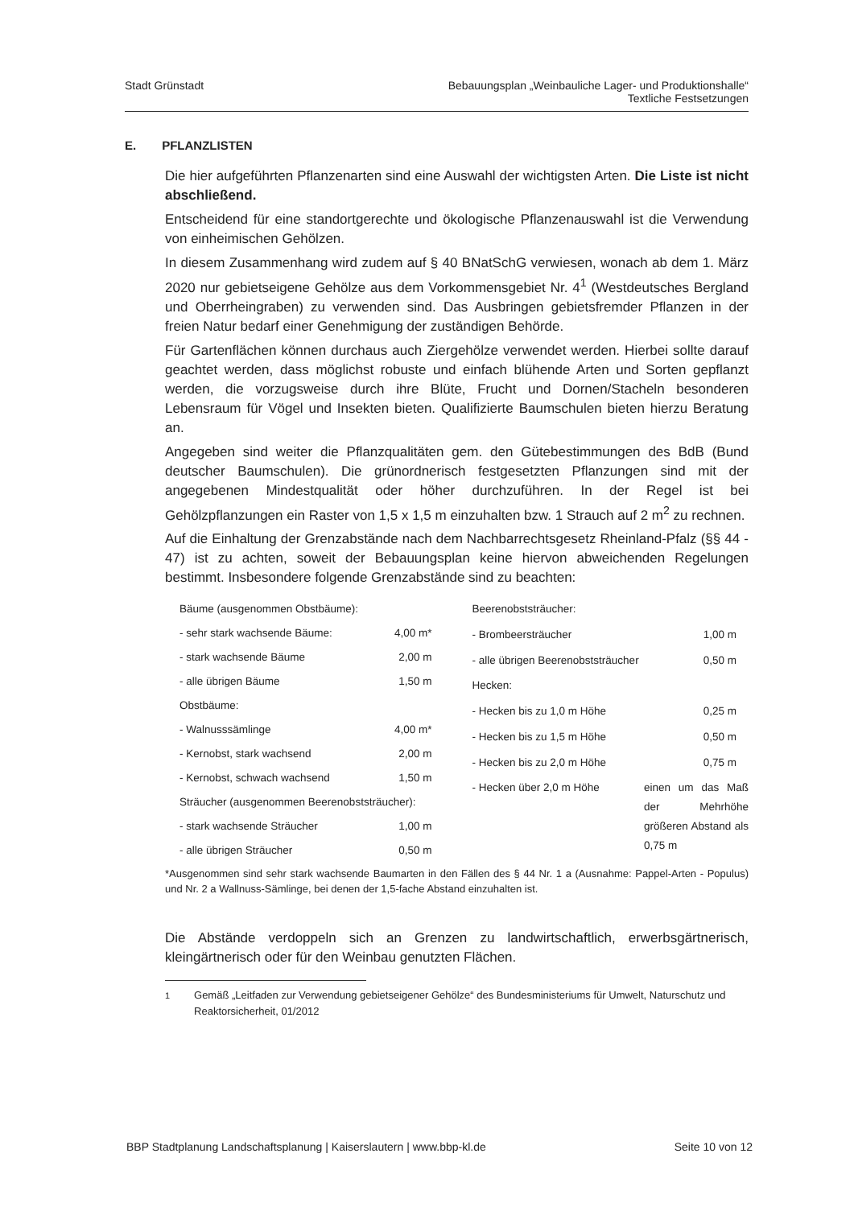Stadt Grünstadt Bebauungsplan „Weinbauliche Lager- und Produktionshalle“
Textliche Festsetzungen
E. PFLANZLISTEN
Die hier aufgeführten Pflanzenarten sind eine Auswahl der wichtigsten Arten. Die Liste ist nicht abschließend.
Entscheidend für eine standortgerechte und ökologische Pflanzenauswahl ist die Verwendung von einheimischen Gehölzen.
In diesem Zusammenhang wird zudem auf § 40 BNatSchG verwiesen, wonach ab dem 1. März 2020 nur gebietseigene Gehölze aus dem Vorkommensgebiet Nr. 4<sup>1</sup> (Westdeutsches Bergland und Oberrheingraben) zu verwenden sind. Das Ausbringen gebietsfremder Pflanzen in der freien Natur bedarf einer Genehmigung der zuständigen Behörde.
Für Gartenflächen können durchaus auch Ziergehölze verwendet werden. Hierbei sollte darauf geachtet werden, dass möglichst robuste und einfach blühende Arten und Sorten gepflanzt werden, die vorzugsweise durch ihre Blüte, Frucht und Dornen/Stacheln besonderen Lebensraum für Vögel und Insekten bieten. Qualifizierte Baumschulen bieten hierzu Beratung an.
Angegeben sind weiter die Pflanzqualitäten gem. den Gütebestimmungen des BdB (Bund deutscher Baumschulen). Die grünordnerisch festgesetzten Pflanzungen sind mit der angegebenen Mindestqualität oder höher durchzuführen. In der Regel ist bei Gehölzpflanzungen ein Raster von 1,5 x 1,5 m einzuhalten bzw. 1 Strauch auf 2 m<sup>2</sup> zu rechnen.
Auf die Einhaltung der Grenzabstände nach dem Nachbarrechtsgesetz Rheinland-Pfalz (§§ 44 - 47) ist zu achten, soweit der Bebauungsplan keine hiervon abweichenden Regelungen bestimmt. Insbesondere folgende Grenzabstände sind zu beachten:
| Bäume (ausgenommen Obstbäume): | |
| - sehr stark wachsende Bäume: | 4,00 m* |
| - stark wachsende Bäume | 2,00 m |
| - alle übrigen Bäume | 1,50 m |
| Obstbäume: | |
| - Walnusssämlinge | 4,00 m* |
| - Kernobst, stark wachsend | 2,00 m |
| - Kernobst, schwach wachsend | 1,50 m |
| Sträucher (ausgenommen Beerenobststräucher): | |
| - stark wachsende Sträucher | 1,00 m |
| - alle übrigen Sträucher | 0,50 m |
| Beerenobststräucher: | |
| - Brombeersträucher | 1,00 m |
| - alle übrigen Beerenobststräucher | 0,50 m |
| Hecken: | |
| - Hecken bis zu 1,0 m Höhe | 0,25 m |
| - Hecken bis zu 1,5 m Höhe | 0,50 m |
| - Hecken bis zu 2,0 m Höhe | 0,75 m |
| - Hecken über 2,0 m Höhe | einen um das Maß der Mehrhöhe größeren Abstand als 0,75 m |
*Ausgenommen sind sehr stark wachsende Baumarten in den Fällen des § 44 Nr. 1 a (Ausnahme: Pappel-Arten - Populus) und Nr. 2 a Wallnuss-Sämlinge, bei denen der 1,5-fache Abstand einzuhalten ist.
Die Abstände verdoppeln sich an Grenzen zu landwirtschaftlich, erwerbsgärtnerisch, kleingärtnerisch oder für den Weinbau genutzten Flächen.
<sup>1</sup> Gemäß „Leitfaden zur Verwendung gebietseigener Gehölze“ des Bundesministeriums für Umwelt, Naturschutz und Reaktorsicherheit, 01/2012
BBP Stadtplanung Landschaftsplanung | Kaiserslautern | www.bbp-kl.de
Seite 10 von 12